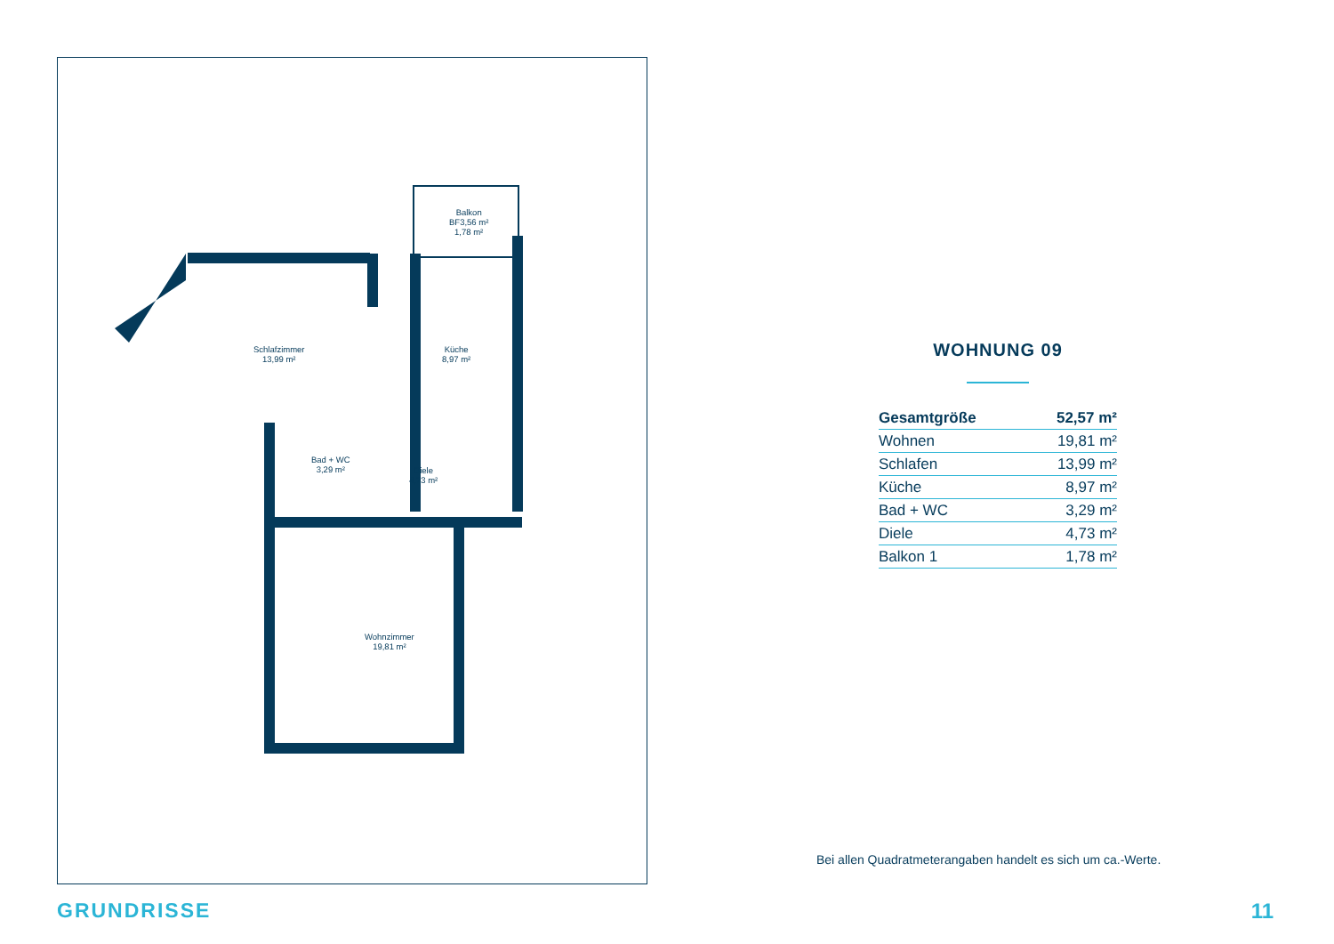Balkon
BF3,56 m²
1,78 m²
Schlafzimmer
13,99 m²
Küche
8,97 m²
Bad + WC
3,29 m²
Diele
4,73 m²
Wohnzimmer
19,81 m²
WOHNUNG 09
| Gesamtgröße | 52,57 m² |
| Wohnen | 19,81 m² |
| Schlafen | 13,99 m² |
| Küche | 8,97 m² |
| Bad + WC | 3,29 m² |
| Diele | 4,73 m² |
| Balkon 1 | 1,78 m² |
Bei allen Quadratmeterangaben handelt es sich um ca.-Werte.
GRUNDRISSE 11